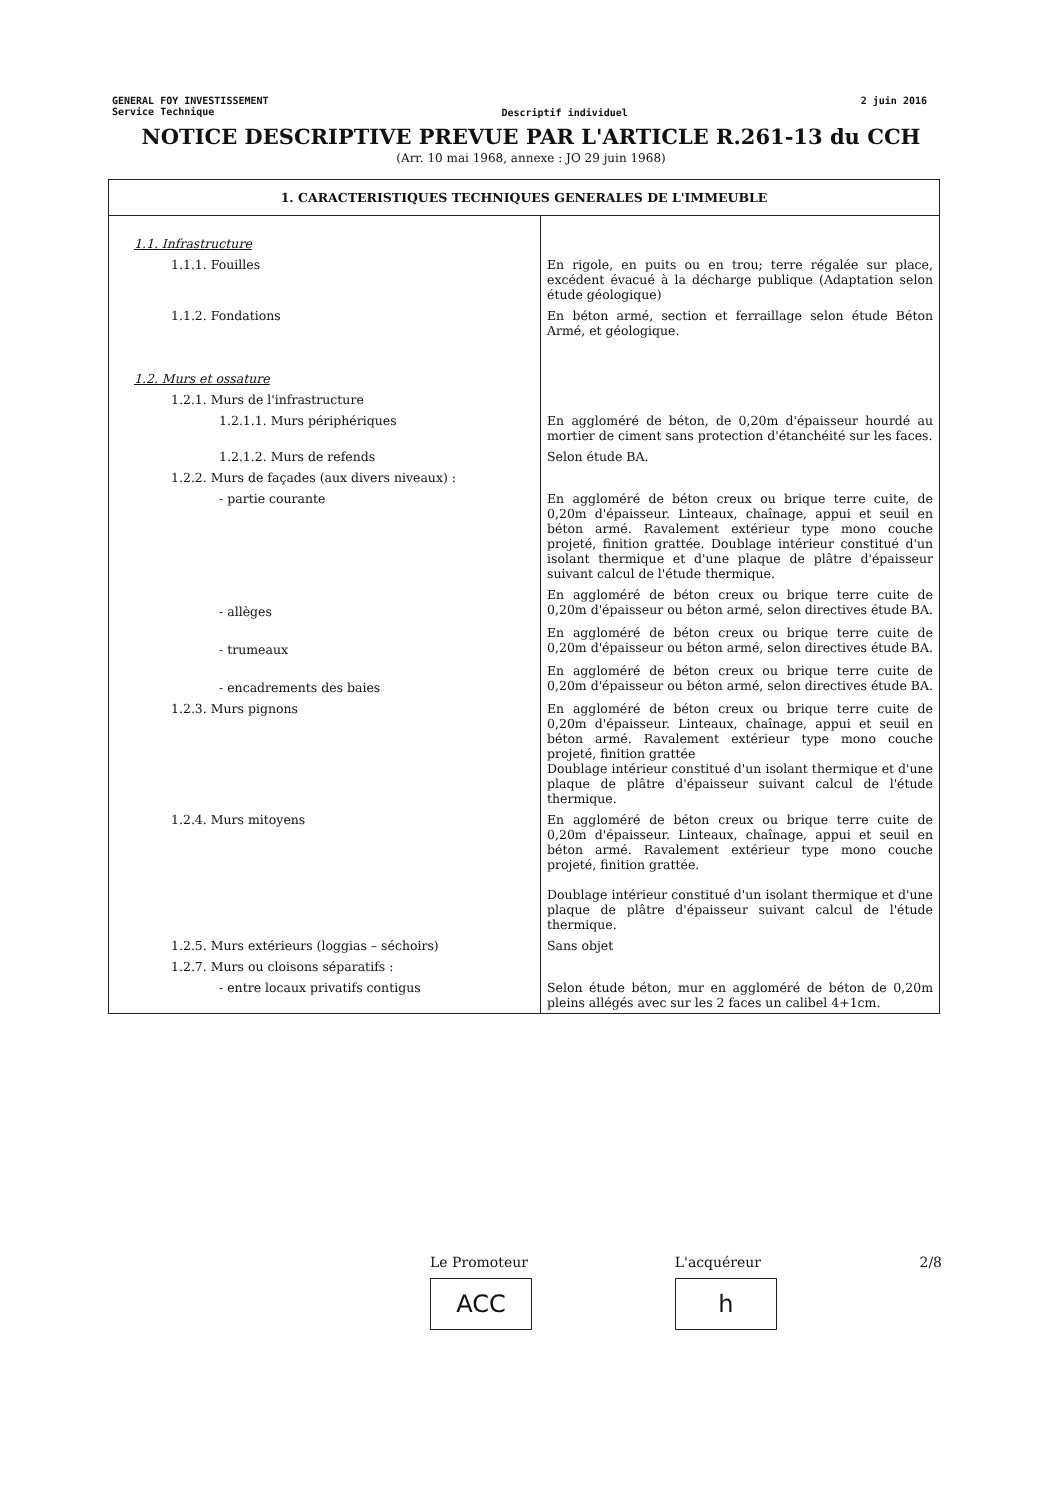GENERAL FOY INVESTISSEMENT
Service Technique
Descriptif individuel
2 juin 2016
NOTICE DESCRIPTIVE PREVUE PAR L'ARTICLE R.261-13 du CCH
(Arr. 10 mai 1968, annexe : JO 29 juin 1968)
| 1. CARACTERISTIQUES TECHNIQUES GENERALES DE L'IMMEUBLE | |
| --- | --- |
| 1.1. Infrastructure | |
| 1.1.1. Fouilles | En rigole, en puits ou en trou; terre régalée sur place, excédent évacué à la décharge publique (Adaptation selon étude géologique) |
| 1.1.2. Fondations | En béton armé, section et ferraillage selon étude Béton Armé, et géologique. |
| 1.2. Murs et ossature | |
| 1.2.1. Murs de l'infrastructure | |
| 1.2.1.1. Murs périphériques | En aggloméré de béton, de 0,20m d'épaisseur hourdé au mortier de ciment sans protection d'étanchéité sur les faces. |
| 1.2.1.2. Murs de refends | Selon étude BA. |
| 1.2.2. Murs de façades (aux divers niveaux) : | |
| - partie courante | En aggloméré de béton creux ou brique terre cuite, de 0,20m d'épaisseur. Linteaux, chaînage, appui et seuil en béton armé. Ravalement extérieur type mono couche projeté, finition grattée. Doublage intérieur constitué d'un isolant thermique et d'une plaque de plâtre d'épaisseur suivant calcul de l'étude thermique. |
| - allèges | En aggloméré de béton creux ou brique terre cuite de 0,20m d'épaisseur ou béton armé, selon directives étude BA. |
| - trumeaux | En aggloméré de béton creux ou brique terre cuite de 0,20m d'épaisseur ou béton armé, selon directives étude BA. |
| - encadrements des baies | En aggloméré de béton creux ou brique terre cuite de 0,20m d'épaisseur ou béton armé, selon directives étude BA. |
| 1.2.3. Murs pignons | En aggloméré de béton creux ou brique terre cuite de 0,20m d'épaisseur. Linteaux, chaînage, appui et seuil en béton armé. Ravalement extérieur type mono couche projeté, finition grattée Doublage intérieur constitué d'un isolant thermique et d'une plaque de plâtre d'épaisseur suivant calcul de l'étude thermique. |
| 1.2.4. Murs mitoyens | En aggloméré de béton creux ou brique terre cuite de 0,20m d'épaisseur. Linteaux, chaînage, appui et seuil en béton armé. Ravalement extérieur type mono couche projeté, finition grattée. Doublage intérieur constitué d'un isolant thermique et d'une plaque de plâtre d'épaisseur suivant calcul de l'étude thermique. |
| 1.2.5. Murs extérieurs (loggias – séchoirs) | Sans objet |
| 1.2.7. Murs ou cloisons séparatifs : | |
| - entre locaux privatifs contigus | Selon étude béton, mur en aggloméré de béton de 0,20m pleins allégés avec sur les 2 faces un calibel 4+1cm. |
Le Promoteur
ACC
L'acquéreur
h
2/8